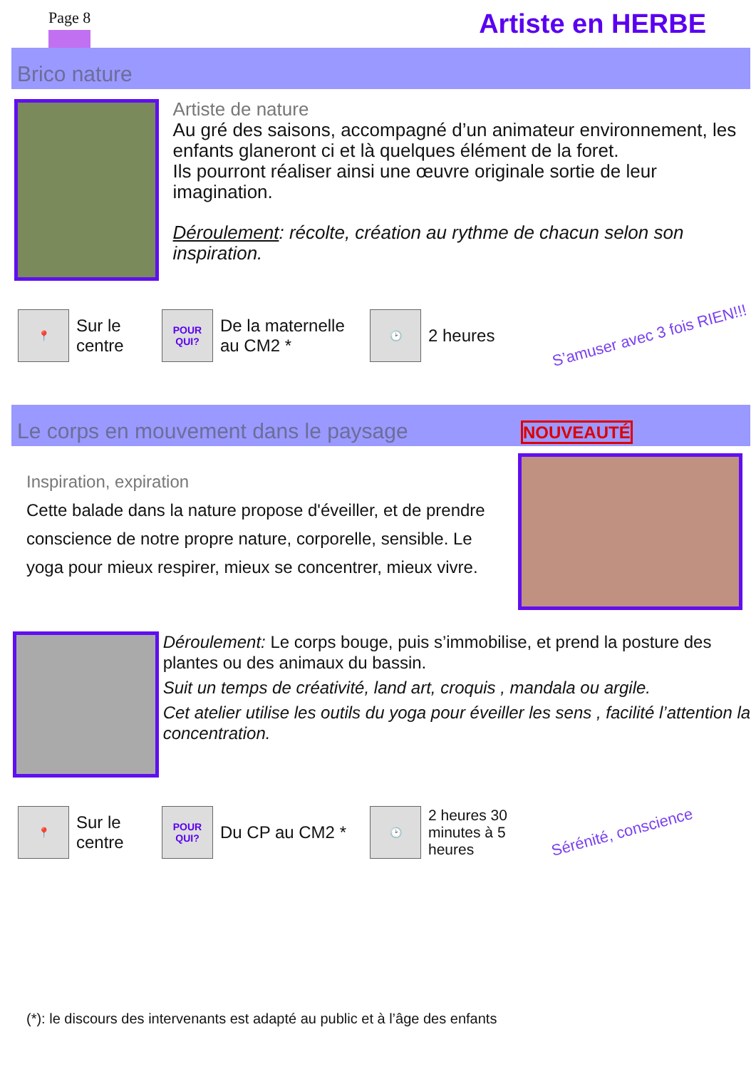Page 8 Artiste en HERBE
Brico nature
Artiste de nature
Au gré des saisons, accompagné d’un animateur environnement, les enfants glaneront ci et là quelques élément de la foret.
Ils pourront réaliser ainsi une œuvre originale sortie de leur imagination.
Déroulement: récolte, création au rythme de chacun selon son inspiration.
📍
Sur le centre
POUR
QUI?
De la maternelle au CM2 *
🕑
2 heures S’amuser avec 3 fois RIEN!!!
Le corps en mouvement dans le paysage NOUVEAUTÉ
Inspiration, expiration
Cette balade dans la nature propose d'éveiller, et de prendre conscience de notre propre nature, corporelle, sensible. Le yoga pour mieux respirer, mieux se concentrer, mieux vivre.
Déroulement: Le corps bouge, puis s’immobilise, et prend la posture des plantes ou des animaux du bassin.
Suit un temps de créativité, land art, croquis , mandala ou argile.
Cet atelier utilise les outils du yoga pour éveiller les sens , facilité l’attention la concentration.
📍
Sur le centre
POUR
QUI?
Du CP au CM2 *
🕑
2 heures 30 minutes à 5 heures Sérénité, conscience
(*): le discours des intervenants est adapté au public et à l’âge des enfants